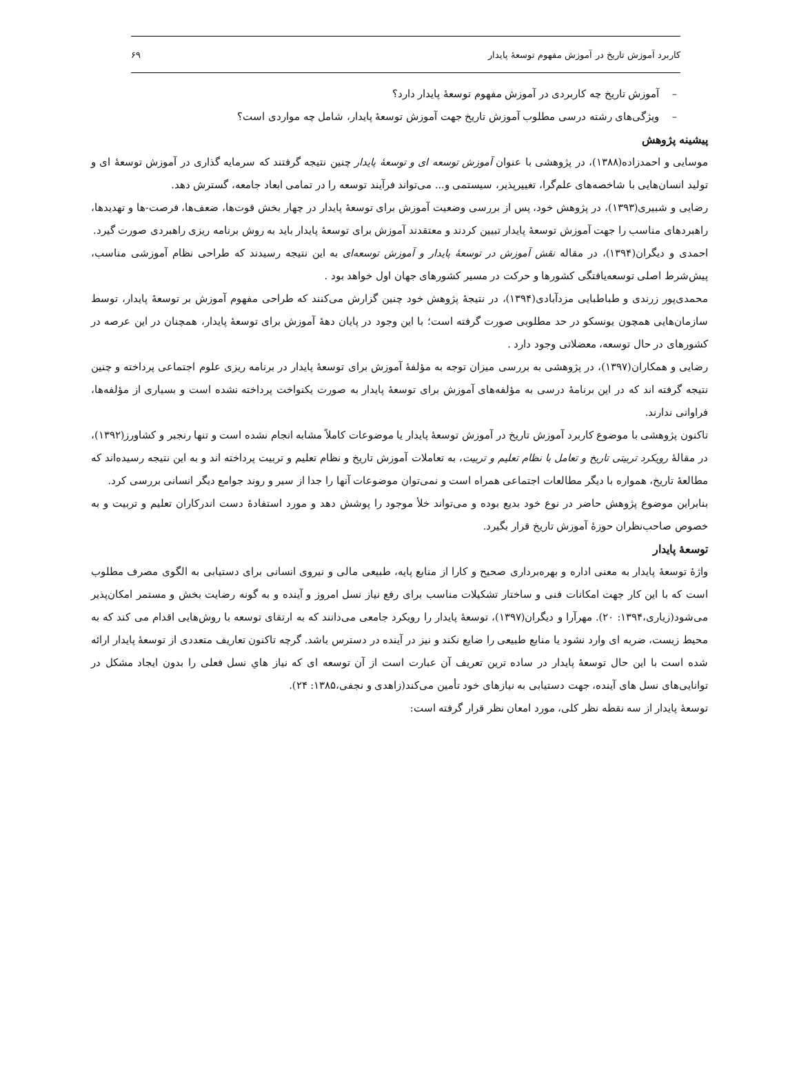کاربرد آموزش تاریخ در آموزش مفهوم توسعهٔ پایدار ۶۹
– آموزش تاریخ چه کاربردی در آموزش مفهوم توسعهٔ پایدار دارد؟
– ویژگی‌های رشته درسی مطلوب آموزش تاریخ جهت آموزش توسعهٔ پایدار، شامل چه مواردی است؟
پیشینه پژوهش
موسایی و احمدزاده(۱۳۸۸)، در پژوهشی با عنوان آموزش توسعه ای و توسعهٔ پایدار چنین نتیجه گرفتند که سرمایه گذاری در آموزش توسعهٔ ای و تولید انسان‌هایی با شاخصه‌های علم‌گرا، تغییرپذیر، سیستمی و... می‌تواند فرآیند توسعه را در تمامی ابعاد جامعه، گسترش دهد.
رضایی و شبیری(۱۳۹۳)، در پژوهش خود، پس از بررسی وضعیت آموزش برای توسعهٔ پایدار در چهار بخش قوت‌ها، ضعف‌ها، فرصت-ها و تهدیدها، راهبردهای مناسب را جهت آموزش توسعهٔ پایدار تبیین کردند و معتقدند آموزش برای توسعهٔ پایدار باید به روش برنامه ریزی راهبردی صورت گیرد.
احمدی و دیگران(۱۳۹۴)، در مقاله نقش آموزش در توسعهٔ پایدار و آموزش توسعه‌ای به این نتیجه رسیدند که طراحی نظام آموزشی مناسب، پیش‌شرط اصلی توسعه‌یافتگی کشورها و حرکت در مسیر کشورهای جهان اول خواهد بود .
محمدی‌پور زرندی و طباطبایی مزدآبادی(۱۳۹۴)، در نتیجهٔ پژوهش خود چنین گزارش می‌کنند که طراحی مفهوم آموزش بر توسعهٔ پایدار، توسط سازمان‌هایی همچون یونسکو در حد مطلوبی صورت گرفته است؛ با این وجود در پایان دههٔ آموزش برای توسعهٔ پایدار، همچنان در این عرصه در کشورهای در حال توسعه، معضلاتی وجود دارد .
رضایی و همکاران(۱۳۹۷)، در پژوهشی به بررسی میزان توجه به مؤلفهٔ آموزش برای توسعهٔ پایدار در برنامه ریزی علوم اجتماعی پرداخته و چنین نتیجه گرفته اند که در این برنامهٔ درسی به مؤلفه‌های آموزش برای توسعهٔ پایدار به صورت یکنواخت پرداخته نشده است و بسیاری از مؤلفه‌ها، فراوانی ندارند.
تاکنون پژوهشی با موضوع کاربرد آموزش تاریخ در آموزش توسعهٔ پایدار یا موضوعات کاملاً مشابه انجام نشده است و تنها رنجبر و کشاورز(۱۳۹۲)، در مقالهٔ رویکرد تربیتی تاریخ و تعامل با نظام تعلیم و تربیت، به تعاملات آموزش تاریخ و نظام تعلیم و تربیت پرداخته اند و به این نتیجه رسیده‌اند که مطالعهٔ تاریخ، همواره با دیگر مطالعات اجتماعی همراه است و نمی‌توان موضوعات آنها را جدا از سیر و روند جوامع دیگر انسانی بررسی کرد.
بنابراین موضوع پژوهش حاضر در نوع خود بدیع بوده و می‌تواند خلأ موجود را پوشش دهد و مورد استفادهٔ دست اندرکاران تعلیم و تربیت و به خصوص صاحب‌نظران حوزهٔ آموزش تاریخ قرار بگیرد.
توسعهٔ پایدار
واژهٔ توسعهٔ پایدار به معنی اداره و بهره‌برداری صحیح و کارا از منابع پایه، طبیعی مالی و نیروی انسانی برای دستیابی به الگوی مصرف مطلوب است که با این کار جهت امکانات فنی و ساختار تشکیلات مناسب برای رفع نیاز نسل امروز و آینده و به گونه رضایت بخش و مستمر امکان‌پذیر می‌شود(زیاری،۱۳۹۴: ۲۰). مهرآرا و دیگران(۱۳۹۷)، توسعهٔ پایدار را رویکرد جامعی می‌دانند که به ارتقای توسعه با روش‌هایی اقدام می کند که به محیط زیست، ضربه ای وارد نشود یا منابع طبیعی را ضایع نکند و نیز در آینده در دسترس باشد. گرچه تاکنون تعاریف متعددی از توسعهٔ پایدار ارائه شده است با این حال توسعهٔ پایدار در ساده ترین تعریف آن عبارت است از آن توسعه ای که نیاز هاي نسل فعلی را بدون ایجاد مشکل در توانایی‌های نسل های آینده، جهت دستیابی به نیازهای خود تأمین می‌کند(زاهدی و نجفی،۱۳۸۵: ۲۴).
توسعهٔ پایدار از سه نقطه نظر کلی، مورد امعان نظر قرار گرفته است: